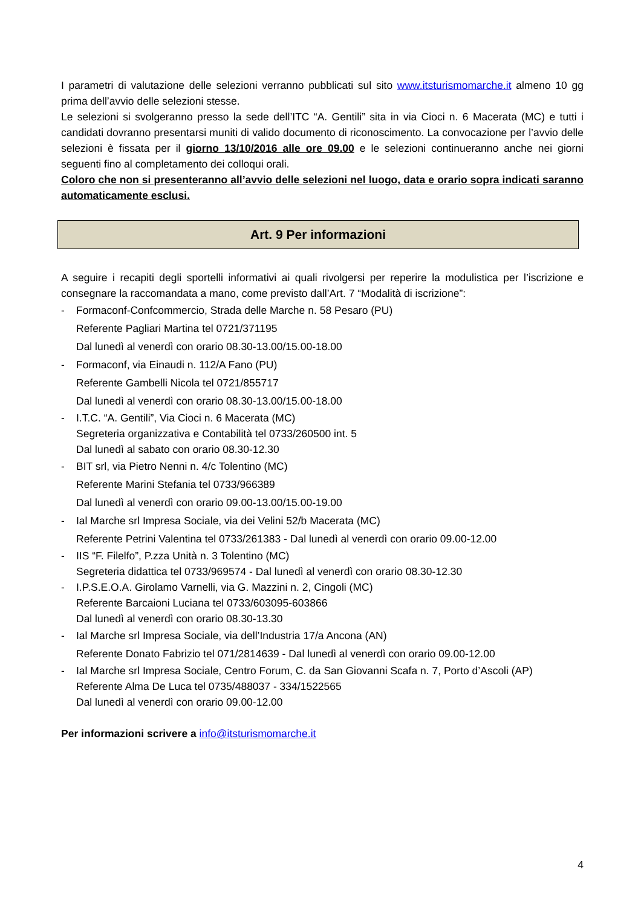I parametri di valutazione delle selezioni verranno pubblicati sul sito www.itsturismomarche.it almeno 10 gg prima dell’avvio delle selezioni stesse.
Le selezioni si svolgeranno presso la sede dell’ITC “A. Gentili” sita in via Cioci n. 6 Macerata (MC) e tutti i candidati dovranno presentarsi muniti di valido documento di riconoscimento. La convocazione per l’avvio delle selezioni è fissata per il giorno 13/10/2016 alle ore 09.00 e le selezioni continueranno anche nei giorni seguenti fino al completamento dei colloqui orali.
Coloro che non si presenteranno all’avvio delle selezioni nel luogo, data e orario sopra indicati saranno automaticamente esclusi.
Art. 9 Per informazioni
A seguire i recapiti degli sportelli informativi ai quali rivolgersi per reperire la modulistica per l’iscrizione e consegnare la raccomandata a mano, come previsto dall’Art. 7 “Modalità di iscrizione”:
- Formaconf-Confcommercio, Strada delle Marche n. 58 Pesaro (PU)
Referente Pagliari Martina tel 0721/371195
Dal lunedì al venerdì con orario 08.30-13.00/15.00-18.00
- Formaconf, via Einaudi n. 112/A Fano (PU)
Referente Gambelli Nicola tel 0721/855717
Dal lunedì al venerdì con orario 08.30-13.00/15.00-18.00
- I.T.C. “A. Gentili”, Via Cioci n. 6 Macerata (MC)
Segreteria organizzativa e Contabilità tel 0733/260500 int. 5
Dal lunedì al sabato con orario 08.30-12.30
- BIT srl, via Pietro Nenni n. 4/c Tolentino (MC)
Referente Marini Stefania tel 0733/966389
Dal lunedì al venerdì con orario 09.00-13.00/15.00-19.00
- Ial Marche srl Impresa Sociale, via dei Velini 52/b Macerata (MC)
Referente Petrini Valentina tel 0733/261383 - Dal lunedì al venerdì con orario 09.00-12.00
- IIS “F. Filelfo”, P.zza Unità n. 3 Tolentino (MC)
Segreteria didattica tel 0733/969574 - Dal lunedì al venerdì con orario 08.30-12.30
- I.P.S.E.O.A. Girolamo Varnelli, via G. Mazzini n. 2, Cingoli (MC)
Referente Barcaioni Luciana tel 0733/603095-603866
Dal lunedì al venerdì con orario 08.30-13.30
- Ial Marche srl Impresa Sociale, via dell’Industria 17/a Ancona (AN)
Referente Donato Fabrizio tel 071/2814639 - Dal lunedì al venerdì con orario 09.00-12.00
- Ial Marche srl Impresa Sociale, Centro Forum, C. da San Giovanni Scafa n. 7, Porto d’Ascoli (AP)
Referente Alma De Luca tel 0735/488037 - 334/1522565
Dal lunedì al venerdì con orario 09.00-12.00
Per informazioni scrivere a info@itsturismomarche.it
4